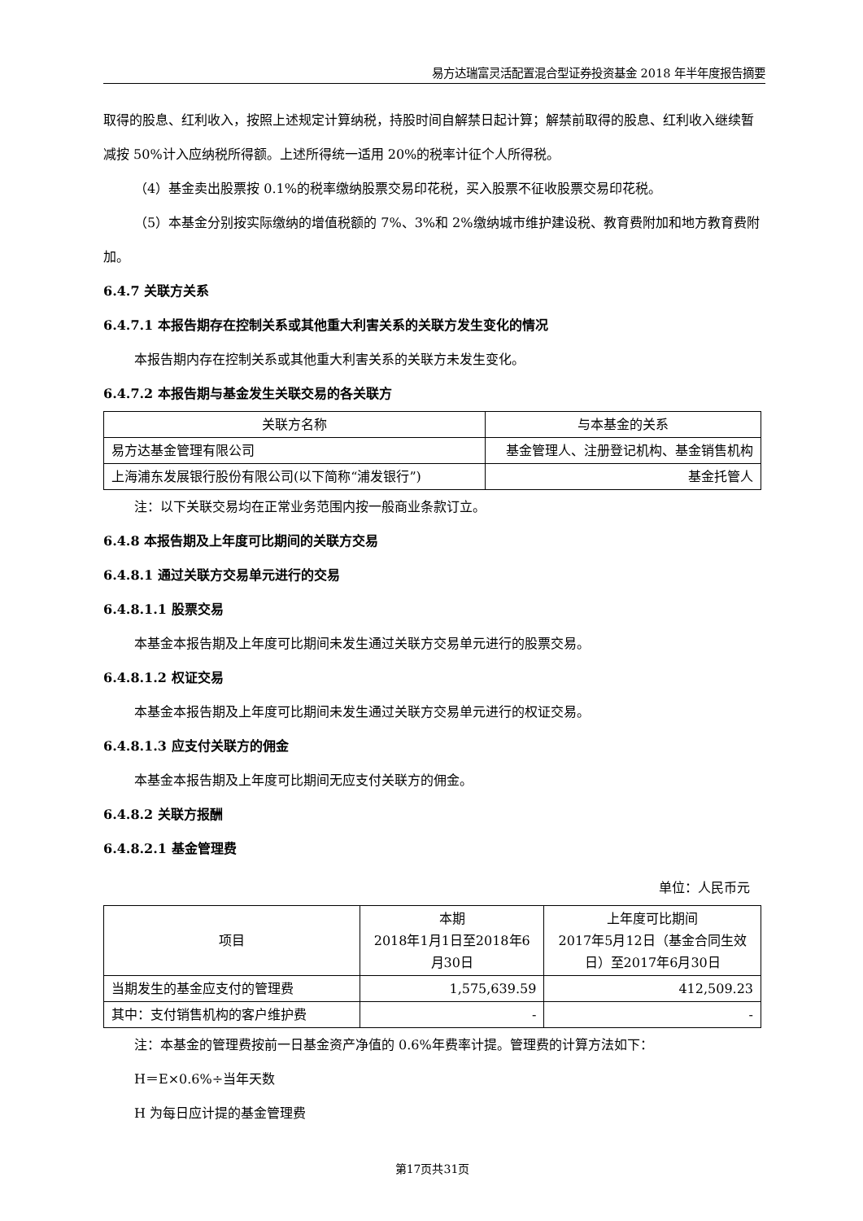易方达瑞富灵活配置混合型证券投资基金 2018 年半年度报告摘要
取得的股息、红利收入，按照上述规定计算纳税，持股时间自解禁日起计算；解禁前取得的股息、红利收入继续暂减按 50%计入应纳税所得额。上述所得统一适用 20%的税率计征个人所得税。
（4）基金卖出股票按 0.1%的税率缴纳股票交易印花税，买入股票不征收股票交易印花税。
（5）本基金分别按实际缴纳的增值税额的 7%、3%和 2%缴纳城市维护建设税、教育费附加和地方教育费附加。
6.4.7 关联方关系
6.4.7.1 本报告期存在控制关系或其他重大利害关系的关联方发生变化的情况
本报告期内存在控制关系或其他重大利害关系的关联方未发生变化。
6.4.7.2 本报告期与基金发生关联交易的各关联方
| 关联方名称 | 与本基金的关系 |
| --- | --- |
| 易方达基金管理有限公司 | 基金管理人、注册登记机构、基金销售机构 |
| 上海浦东发展银行股份有限公司(以下简称“浦发银行”) | 基金托管人 |
注：以下关联交易均在正常业务范围内按一般商业条款订立。
6.4.8 本报告期及上年度可比期间的关联方交易
6.4.8.1 通过关联方交易单元进行的交易
6.4.8.1.1 股票交易
本基金本报告期及上年度可比期间未发生通过关联方交易单元进行的股票交易。
6.4.8.1.2 权证交易
本基金本报告期及上年度可比期间未发生通过关联方交易单元进行的权证交易。
6.4.8.1.3 应支付关联方的佣金
本基金本报告期及上年度可比期间无应支付关联方的佣金。
6.4.8.2 关联方报酬
6.4.8.2.1 基金管理费
单位：人民币元
| 项目 | 本期 2018年1月1日至2018年6月30日 | 上年度可比期间 2017年5月12日（基金合同生效日）至2017年6月30日 |
| --- | --- | --- |
| 当期发生的基金应支付的管理费 | 1,575,639.59 | 412,509.23 |
| 其中：支付销售机构的客户维护费 | - | - |
注：本基金的管理费按前一日基金资产净值的 0.6%年费率计提。管理费的计算方法如下：
H＝E×0.6%÷当年天数
H 为每日应计提的基金管理费
第17页共31页